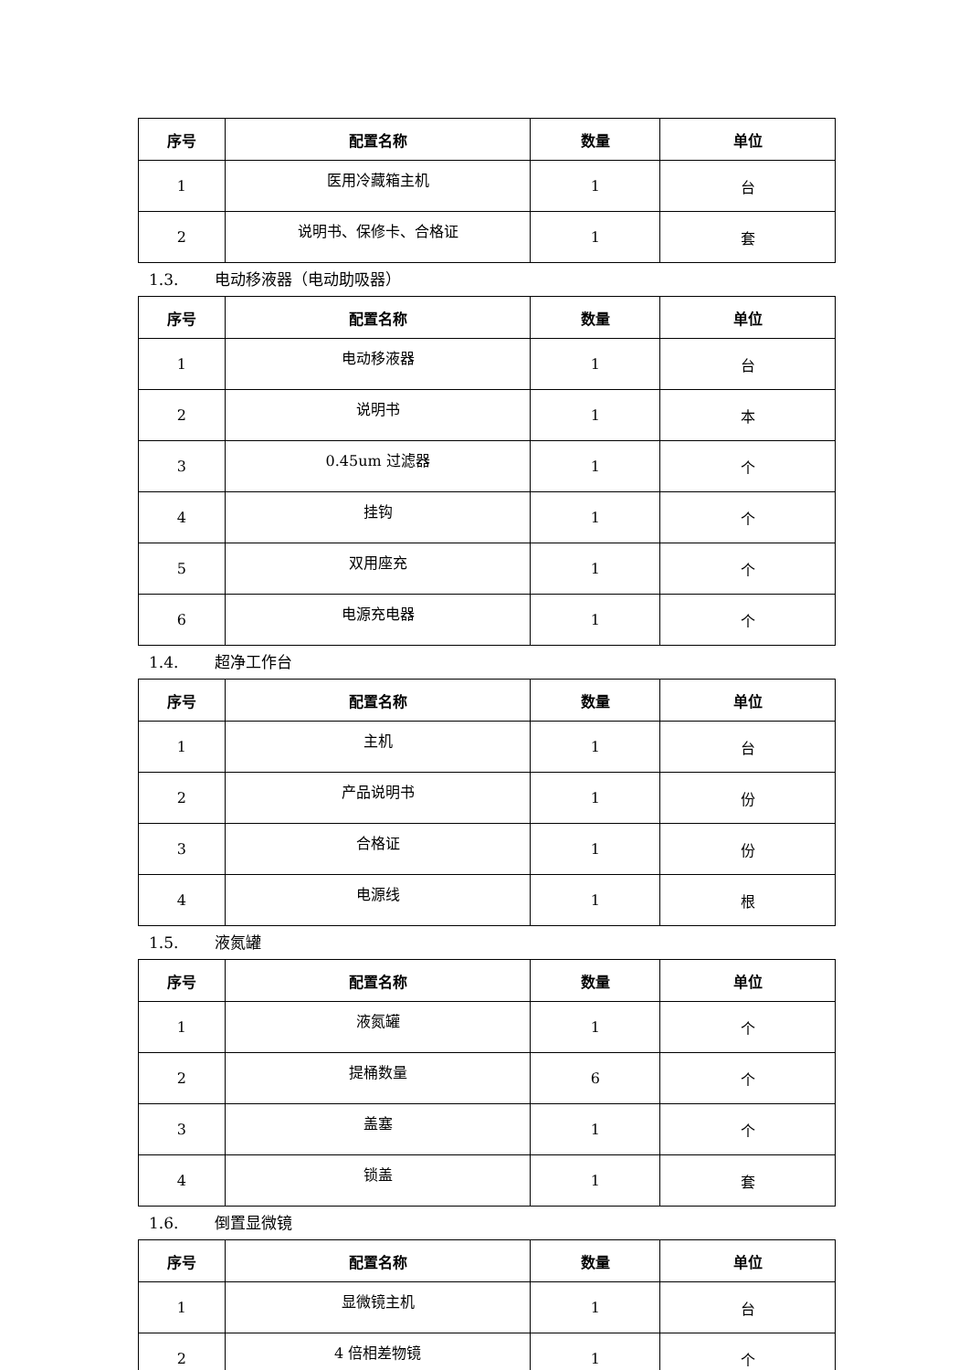| 序号 | 配置名称 | 数量 | 单位 |
| --- | --- | --- | --- |
| 1 | 医用冷藏箱主机 | 1 | 台 |
| 2 | 说明书、保修卡、合格证 | 1 | 套 |
1.3. 电动移液器（电动助吸器）
| 序号 | 配置名称 | 数量 | 单位 |
| --- | --- | --- | --- |
| 1 | 电动移液器 | 1 | 台 |
| 2 | 说明书 | 1 | 本 |
| 3 | 0.45um 过滤器 | 1 | 个 |
| 4 | 挂钩 | 1 | 个 |
| 5 | 双用座充 | 1 | 个 |
| 6 | 电源充电器 | 1 | 个 |
1.4. 超净工作台
| 序号 | 配置名称 | 数量 | 单位 |
| --- | --- | --- | --- |
| 1 | 主机 | 1 | 台 |
| 2 | 产品说明书 | 1 | 份 |
| 3 | 合格证 | 1 | 份 |
| 4 | 电源线 | 1 | 根 |
1.5. 液氮罐
| 序号 | 配置名称 | 数量 | 单位 |
| --- | --- | --- | --- |
| 1 | 液氮罐 | 1 | 个 |
| 2 | 提桶数量 | 6 | 个 |
| 3 | 盖塞 | 1 | 个 |
| 4 | 锁盖 | 1 | 套 |
1.6. 倒置显微镜
| 序号 | 配置名称 | 数量 | 单位 |
| --- | --- | --- | --- |
| 1 | 显微镜主机 | 1 | 台 |
| 2 | 4 倍相差物镜 | 1 | 个 |